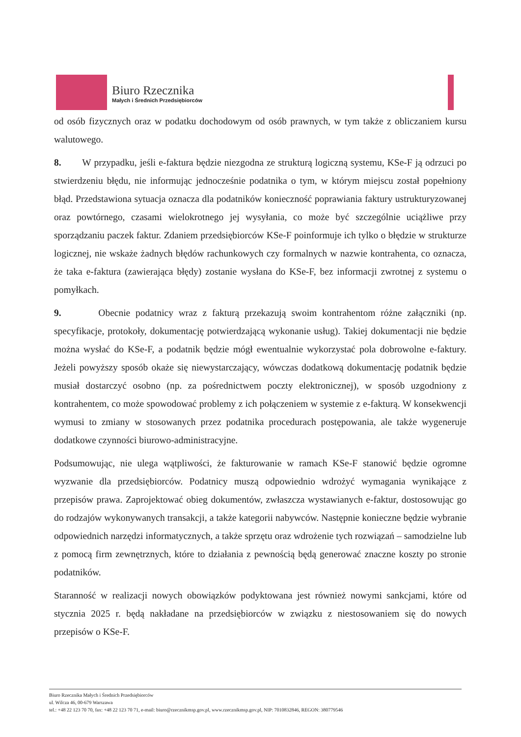Biuro Rzecznika
Małych i Średnich Przedsiębiorców
od osób fizycznych oraz w podatku dochodowym od osób prawnych, w tym także z obliczaniem kursu walutowego.
8. W przypadku, jeśli e-faktura będzie niezgodna ze strukturą logiczną systemu, KSe-F ją odrzuci po stwierdzeniu błędu, nie informując jednocześnie podatnika o tym, w którym miejscu został popełniony błąd. Przedstawiona sytuacja oznacza dla podatników konieczność poprawiania faktury ustrukturyzowanej oraz powtórnego, czasami wielokrotnego jej wysyłania, co może być szczególnie uciążliwe przy sporządzaniu paczek faktur. Zdaniem przedsiębiorców KSe-F poinformuje ich tylko o błędzie w strukturze logicznej, nie wskaże żadnych błędów rachunkowych czy formalnych w nazwie kontrahenta, co oznacza, że taka e-faktura (zawierająca błędy) zostanie wysłana do KSe-F, bez informacji zwrotnej z systemu o pomyłkach.
9. Obecnie podatnicy wraz z fakturą przekazują swoim kontrahentom różne załączniki (np. specyfikacje, protokoły, dokumentację potwierdzającą wykonanie usług). Takiej dokumentacji nie będzie można wysłać do KSe-F, a podatnik będzie mógł ewentualnie wykorzystać pola dobrowolne e-faktury. Jeżeli powyższy sposób okaże się niewystarczający, wówczas dodatkową dokumentację podatnik będzie musiał dostarczyć osobno (np. za pośrednictwem poczty elektronicznej), w sposób uzgodniony z kontrahentem, co może spowodować problemy z ich połączeniem w systemie z e-fakturą. W konsekwencji wymusi to zmiany w stosowanych przez podatnika procedurach postępowania, ale także wygeneruje dodatkowe czynności biurowo-administracyjne.
Podsumowując, nie ulega wątpliwości, że fakturowanie w ramach KSe-F stanowić będzie ogromne wyzwanie dla przedsiębiorców. Podatnicy muszą odpowiednio wdrożyć wymagania wynikające z przepisów prawa. Zaprojektować obieg dokumentów, zwłaszcza wystawianych e-faktur, dostosowując go do rodzajów wykonywanych transakcji, a także kategorii nabywców. Następnie konieczne będzie wybranie odpowiednich narzędzi informatycznych, a także sprzętu oraz wdrożenie tych rozwiązań – samodzielne lub z pomocą firm zewnętrznych, które to działania z pewnością będą generować znaczne koszty po stronie podatników.
Staranność w realizacji nowych obowiązków podyktowana jest również nowymi sankcjami, które od stycznia 2025 r. będą nakładane na przedsiębiorców w związku z niestosowaniem się do nowych przepisów o KSe-F.
Biuro Rzecznika Małych i Średnich Przedsiębiorców
ul. Wilcza 46, 00-679 Warszawa
tel.: +48 22 123 70 70, fax: +48 22 123 70 71, e-mail: biuro@rzecznikmsp.gov.pl, www.rzecznikmsp.gov.pl, NIP: 7010832846, REGON: 380779546